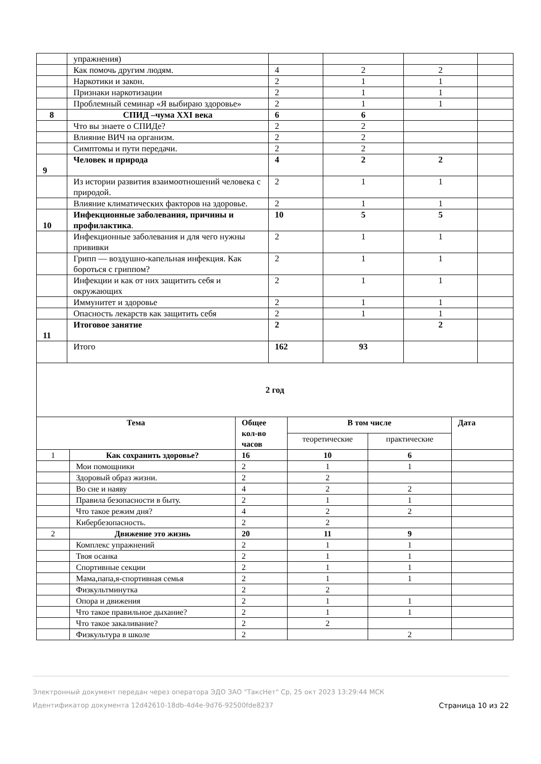| | упражнения) | | | | |
| | Как помочь другим людям. | 4 | 2 | 2 | |
| | Наркотики и закон. | 2 | 1 | 1 | |
| | Признаки наркотизации | 2 | 1 | 1 | |
| | Проблемный семинар «Я выбираю здоровье» | 2 | 1 | 1 | |
| 8 | СПИД –чума XXI века | 6 | 6 | | |
| | Что вы знаете о СПИДе? | 2 | 2 | | |
| | Влияние ВИЧ на организм. | 2 | 2 | | |
| | Симптомы и пути передачи. | 2 | 2 | | |
| 9 | Человек и природа | 4 | 2 | 2 | |
| | Из истории развития взаимоотношений человека с природой. | 2 | 1 | 1 | |
| | Влияние климатических факторов на здоровье. | 2 | 1 | 1 | |
| 10 | Инфекционные заболевания, причины и профилактика . | 10 | 5 | 5 | |
| | Инфекционные заболевания и для чего нужны прививки | 2 | 1 | 1 | |
| | Грипп — воздушно-капельная инфекция. Как бороться с гриппом? | 2 | 1 | 1 | |
| | Инфекции и как от них защитить себя и окружающих | 2 | 1 | 1 | |
| | Иммунитет и здоровье | 2 | 1 | 1 | |
| | Опасность лекарств как защитить себя | 2 | 1 | 1 | |
| 11 | Итоговое занятие | 2 | | 2 | |
| | Итого | 162 | 93 | | |
2 год
| Тема | | Общее кол-во часов | В том числе | | Дата |
| --- | --- | --- | --- | --- | --- |
| | | | теоретические | практические | |
| 1 | Как сохранить здоровье? | 16 | 10 | 6 | |
| | Мои помощники | 2 | 1 | 1 | |
| | Здоровый образ жизни. | 2 | 2 | | |
| | Во сне и наяву | 4 | 2 | 2 | |
| | Правила безопасности в быту. | 2 | 1 | 1 | |
| | Что такое режим дня? | 4 | 2 | 2 | |
| | Кибербезопасность. | 2 | 2 | | |
| 2 | Движение это жизнь | 20 | 11 | 9 | |
| | Комплекс упражнений | 2 | 1 | 1 | |
| | Твоя осанка | 2 | 1 | 1 | |
| | Спортивные секции | 2 | 1 | 1 | |
| | Мама,папа,я-спортивная семья | 2 | 1 | 1 | |
| | Физкультминутка | 2 | 2 | | |
| | Опора и движения | 2 | 1 | 1 | |
| | Что такое правильное дыхание? | 2 | 1 | 1 | |
| | Что такое закаливание? | 2 | 2 | | |
| | Физкультура в школе | 2 | | 2 | |
Электронный документ передан через оператора ЭДО ЗАО "ТаксНет" Ср, 25 окт 2023 13:29:44 МСК
Страница 10 из 22 Идентификатор документа 12d42610-18db-4d4e-9d76-92500fde8237